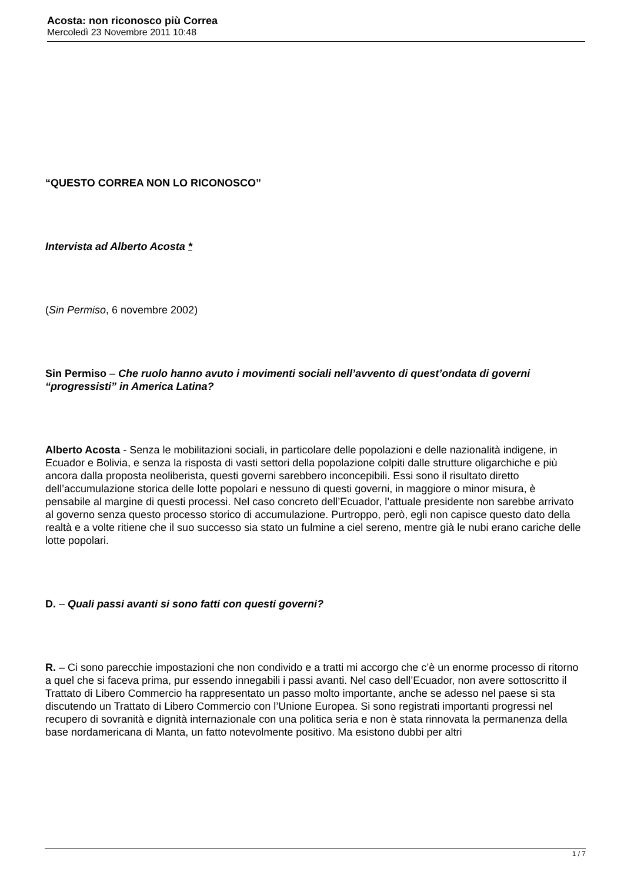Acosta: non riconosco più Correa
Mercoledì 23 Novembre 2011 10:48
“QUESTO CORREA NON LO RICONOSCO”
Intervista ad Alberto Acosta *
(Sin Permiso, 6 novembre 2002)
Sin Permiso – Che ruolo hanno avuto i movimenti sociali nell’avvento di quest’ondata di governi “progressisti” in America Latina?
Alberto Acosta - Senza le mobilitazioni sociali, in particolare delle popolazioni e delle nazionalità indigene, in Ecuador e Bolivia, e senza la risposta di vasti settori della popolazione colpiti dalle strutture oligarchiche e più ancora dalla proposta neoliberista, questi governi sarebbero inconcepibili. Essi sono il risultato diretto dell’accumulazione storica delle lotte popolari e nessuno di questi governi, in maggiore o minor misura, è pensabile al margine di questi processi. Nel caso concreto dell’Ecuador, l’attuale presidente non sarebbe arrivato al governo senza questo processo storico di accumulazione. Purtroppo, però, egli non capisce questo dato della realtà e a volte ritiene che il suo successo sia stato un fulmine a ciel sereno, mentre già le nubi erano cariche delle lotte popolari.
D. – Quali passi avanti si sono fatti con questi governi?
R. – Ci sono parecchie impostazioni che non condivido e a tratti mi accorgo che c’è un enorme processo di ritorno a quel che si faceva prima, pur essendo innegabili i passi avanti. Nel caso dell’Ecuador, non avere sottoscritto il Trattato di Libero Commercio ha rappresentato un passo molto importante, anche se adesso nel paese si sta discutendo un Trattato di Libero Commercio con l’Unione Europea. Si sono registrati importanti progressi nel recupero di sovranità e dignità internazionale con una politica seria e non è stata rinnovata la permanenza della base nordamericana di Manta, un fatto notevolmente positivo. Ma esistono dubbi per altri
1 / 7